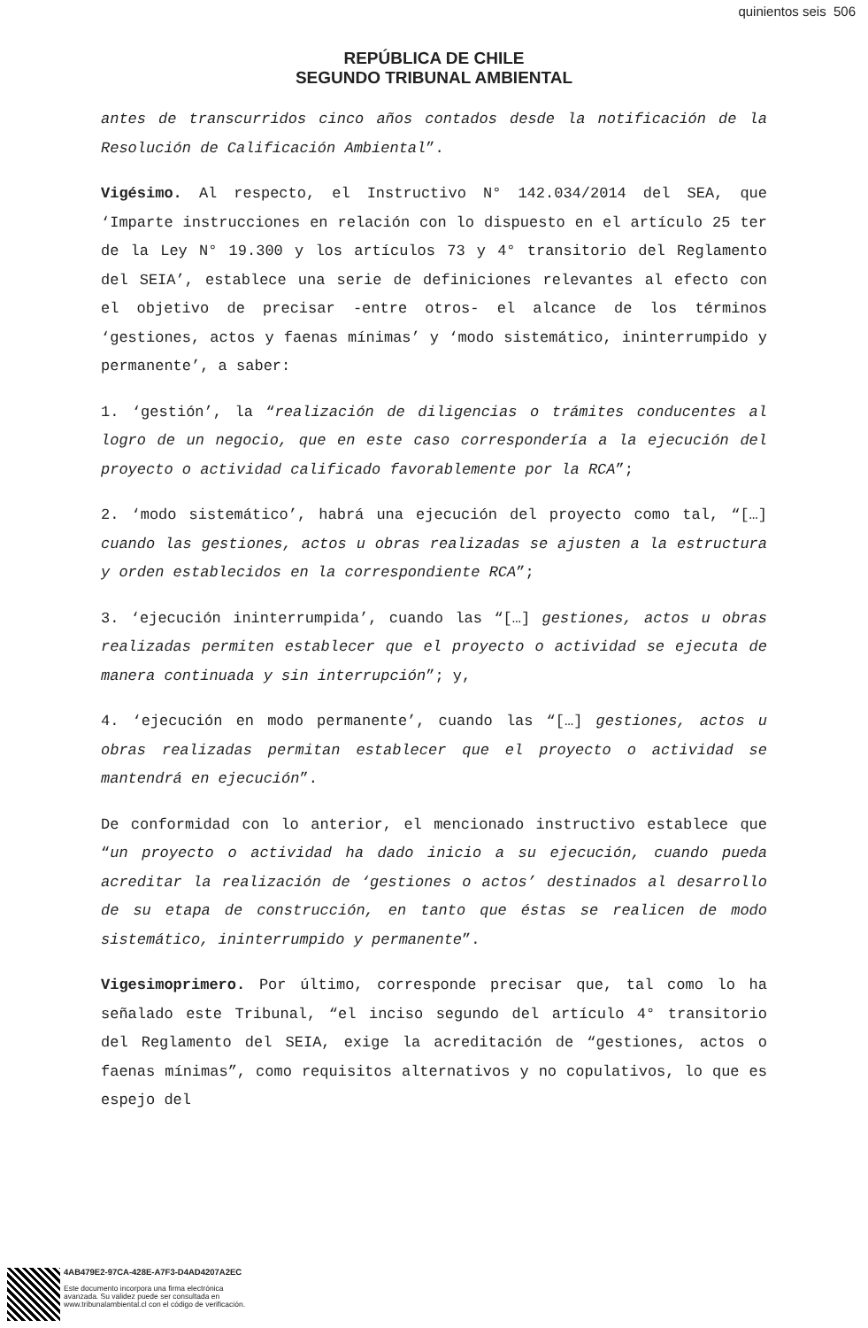quinientos seis 506
REPÚBLICA DE CHILE
SEGUNDO TRIBUNAL AMBIENTAL
antes de transcurridos cinco años contados desde la notificación de la Resolución de Calificación Ambiental”.
Vigésimo. Al respecto, el Instructivo N° 142.034/2014 del SEA, que ‘Imparte instrucciones en relación con lo dispuesto en el artículo 25 ter de la Ley N° 19.300 y los artículos 73 y 4° transitorio del Reglamento del SEIA’, establece una serie de definiciones relevantes al efecto con el objetivo de precisar -entre otros- el alcance de los términos ‘gestiones, actos y faenas mínimas’ y ‘modo sistemático, ininterrumpido y permanente’, a saber:
1. ‘gestión’, la “realización de diligencias o trámites conducentes al logro de un negocio, que en este caso correspondería a la ejecución del proyecto o actividad calificado favorablemente por la RCA”;
2. ‘modo sistemático’, habrá una ejecución del proyecto como tal, “[…] cuando las gestiones, actos u obras realizadas se ajusten a la estructura y orden establecidos en la correspondiente RCA”;
3. ‘ejecución ininterrumpida’, cuando las “[…] gestiones, actos u obras realizadas permiten establecer que el proyecto o actividad se ejecuta de manera continuada y sin interrupción”; y,
4. ‘ejecución en modo permanente’, cuando las “[…] gestiones, actos u obras realizadas permitan establecer que el proyecto o actividad se mantendrá en ejecución”.
De conformidad con lo anterior, el mencionado instructivo establece que “un proyecto o actividad ha dado inicio a su ejecución, cuando pueda acreditar la realización de ‘gestiones o actos’ destinados al desarrollo de su etapa de construcción, en tanto que éstas se realicen de modo sistemático, ininterrumpido y permanente”.
Vigesimoprimero. Por último, corresponde precisar que, tal como lo ha señalado este Tribunal, “el inciso segundo del artículo 4° transitorio del Reglamento del SEIA, exige la acreditación de “gestiones, actos o faenas mínimas”, como requisitos alternativos y no copulativos, lo que es espejo del
4AB479E2-97CA-428E-A7F3-D4AD4207A2EC
Este documento incorpora una firma electrónica
avanzada. Su validez puede ser consultada en
www.tribunalambiental.cl con el código de verificación.